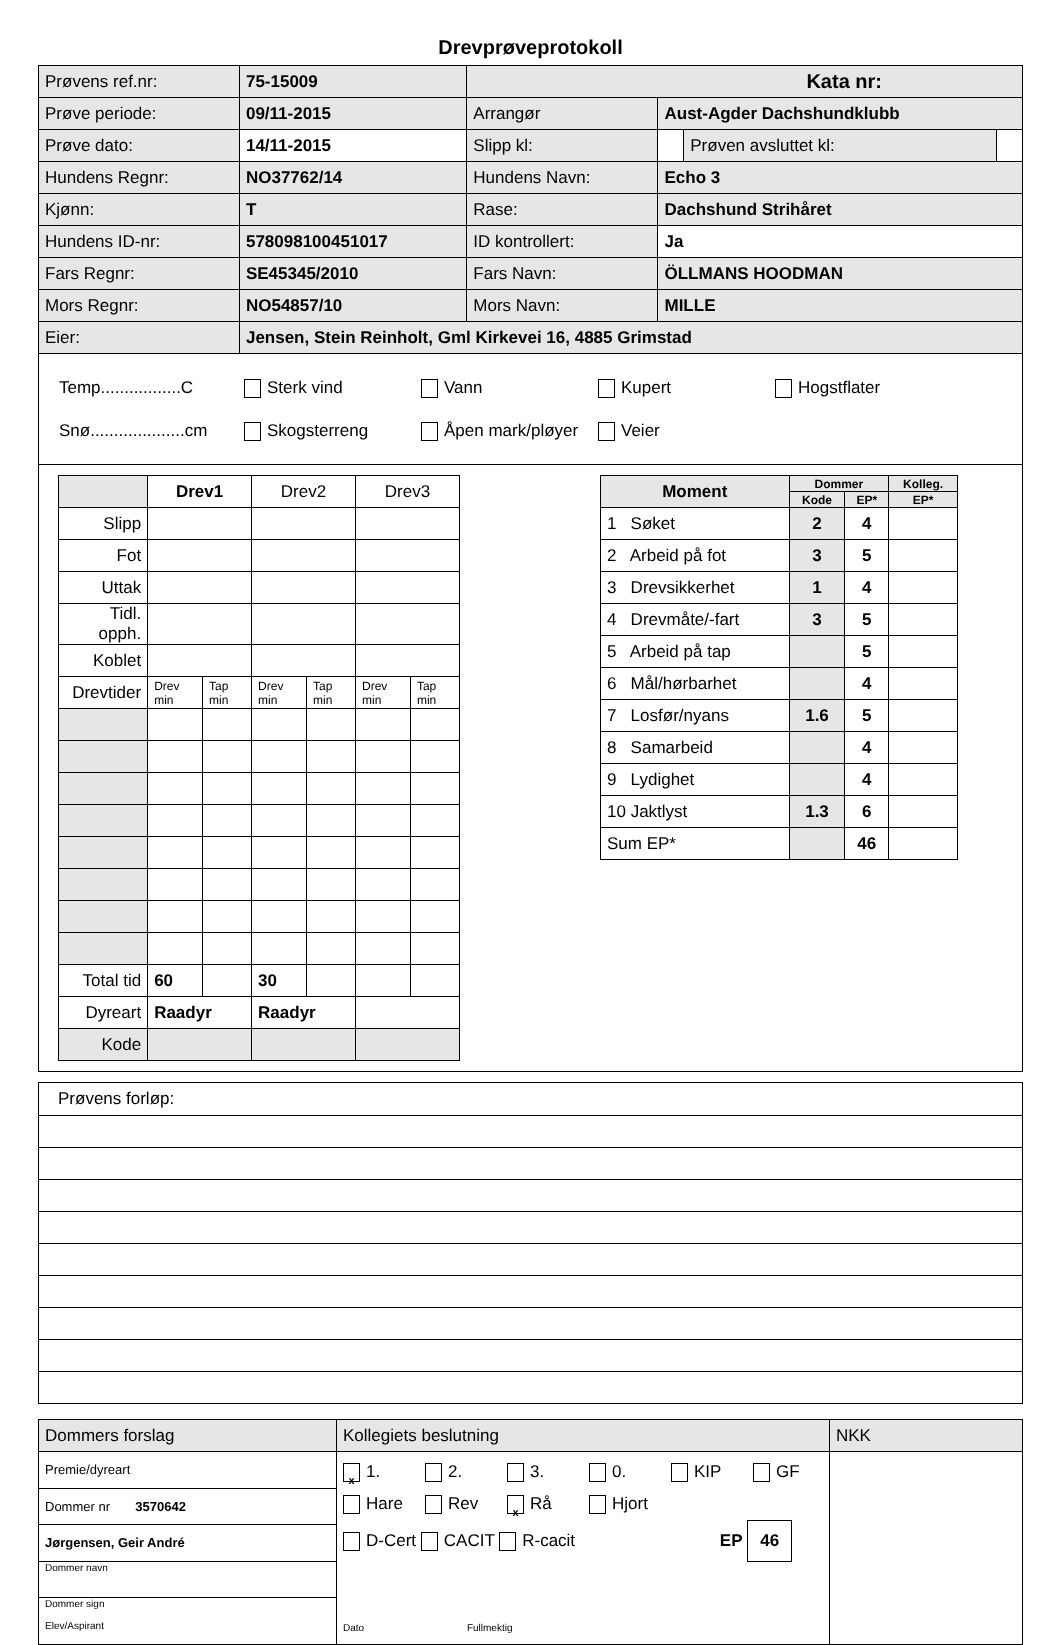Drevprøveprotokoll
| Prøvens ref.nr: | 75-15009 | Kata nr: | | | |
| Prøve periode: | 09/11-2015 | Arrangør | Aust-Agder Dachshundklubb | | |
| Prøve dato: | 14/11-2015 | Slipp kl: | | Prøven avsluttet kl: | |
| Hundens Regnr: | NO37762/14 | Hundens Navn: | Echo 3 | | |
| Kjønn: | T | Rase: | Dachshund Strihåret | | |
| Hundens ID-nr: | 578098100451017 | ID kontrollert: | Ja | | |
| Fars Regnr: | SE45345/2010 | Fars Navn: | ÖLLMANS HOODMAN | | |
| Mors Regnr: | NO54857/10 | Mors Navn: | MILLE | | |
| Eier: | Jensen, Stein Reinholt, Gml Kirkevei 16, 4885 Grimstad | | | | |
Temp.................C Sterk vind Vann Kupert Hogstflater
Snø....................cm Skogsterreng Åpen mark/pløyer Veier
| | Drev1 | | Drev2 | | Drev3 | |
| Slipp | | | | | | |
| Fot | | | | | | |
| Uttak | | | | | | |
| Tidl. opph. | | | | | | |
| Koblet | | | | | | |
| Drevtider | Drev min | Tap min | Drev min | Tap min | Drev min | Tap min |
| Total tid | 60 | | 30 | | | |
| Dyreart | Raadyr | | Raadyr | | | |
| Kode | | | | | | |
| Moment | Dommer | | Kolleg. |
| --- | --- | --- | --- |
| | Kode | EP* | EP* |
| 1 Søket | 2 | 4 | |
| 2 Arbeid på fot | 3 | 5 | |
| 3 Drevsikkerhet | 1 | 4 | |
| 4 Drevmåte/-fart | 3 | 5 | |
| 5 Arbeid på tap | | 5 | |
| 6 Mål/hørbarhet | | 4 | |
| 7 Losfør/nyans | 1.6 | 5 | |
| 8 Samarbeid | | 4 | |
| 9 Lydighet | | 4 | |
| 10 Jaktlyst | 1.3 | 6 | |
| Sum EP* | | 46 | |
Prøvens forløp:
| Dommers forslag | Kollegiets beslutning | NKK |
| Premie/dyreart | x 1. 2. 3. 0. KIP GF Hare Rev x Rå Hjort D-Cert CACIT R-cacit EP 46 Dato Fullmektig | |
| Dommer nr 3570642 | | |
| Jørgensen, Geir André | | |
| Dommer navn | | |
| Dommer sign Elev/Aspirant | | |